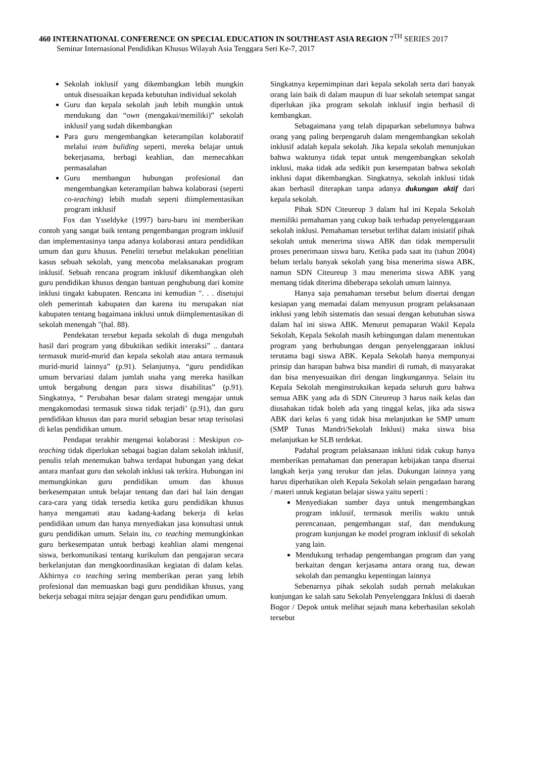460 INTERNATIONAL CONFERENCE ON SPECIAL EDUCATION IN SOUTHEAST ASIA REGION 7<sup>TH</sup> SERIES 2017
Seminar Internasional Pendidikan Khusus Wilayah Asia Tenggara Seri Ke-7, 2017
Sekolah inklusif yang dikembangkan lebih mungkin untuk disesuaikan kepada kebutuhan individual sekolah
Guru dan kepala sekolah jauh lebih mungkin untuk mendukung dan “own (mengakui/memiliki)” sekolah inklusif yang sudah dikembangkan
Para guru mengembangkan keterampilan kolaboratif melalui team buliding seperti, mereka belajar untuk bekerjasama, berbagi keahlian, dan memecahkan permasalahan
Guru membangun hubungan profesional dan mengembangkan keterampilan bahwa kolaborasi (seperti co-teaching) lebih mudah seperti diimplementasikan program inklusif
Fox dan Ysseldyke (1997) baru-baru ini memberikan contoh yang sangat baik tentang pengembangan program inklusif dan implementasinya tanpa adanya kolaborasi antara pendidikan umum dan guru khusus. Peneliti tersebut melakukan penelitian kasus sebuah sekolah, yang mencoba melaksanakan program inklusif. Sebuah rencana program inklusif dikembangkan oleh guru pendidikan khusus dengan bantuan penghubung dari komite inklusi tingakt kabupaten. Rencana ini kemudian ". . . disetujui oleh pemerintah kabupaten dan karena itu merupakan niat kabupaten tentang bagaimana inklusi untuk diimplementasikan di sekolah menengah "(hal. 88).
Pendekatan tersebut kepada sekolah di duga mengubah hasil dari program yang dibuktikan sedikit interaksi” .. dantara termasuk murid-murid dan kepala sekolah atau antara termasuk murid-murid lainnya” (p.91). Selanjutnya, “guru pendidikan umum bervariasi dalam jumlah usaha yang mereka hasilkan untuk bergabung dengan para siswa disabilitas” (p.91). Singkatnya, “ Perubahan besar dalam strategi mengajar untuk mengakomodasi termasuk siswa tidak terjadi’ (p.91), dan guru pendidikan khusus dan para murid sebagian besar tetap terisolasi di kelas pendidikan umum.
Pendapat terakhir mengenai kolaborasi : Meskipun co-teaching tidak diperlukan sebagai bagian dalam sekolah inklusif, penulis telah menemukan bahwa terdapat hubungan yang dekat antara manfaat guru dan sekolah inklusi tak terkira. Hubungan ini memungkinkan guru pendidikan umum dan khusus berkesempatan untuk belajar tentang dan dari hal lain dengan cara-cara yang tidak tersedia ketika guru pendidikan khusus hanya mengamati atau kadang-kadang bekerja di kelas pendidikan umum dan hanya menyediakan jasa konsultasi untuk guru pendidikan umum. Selain itu, co teaching memungkinkan guru berkesempatan untuk berbagi keahlian alami mengenai siswa, berkomunikasi tentang kurikulum dan pengajaran secara berkelanjutan dan mengkoordinasikan kegiatan di dalam kelas. Akhirnya co teaching sering memberikan peran yang lebih profesional dan memuaskan bagi guru pendidikan khusus, yang bekerja sebagai mitra sejajar dengan guru pendidikan umum.
Singkatnya kepemimpinan dari kepala sekolah serta dari banyak orang lain baik di dalam maupun di luar sekolah setempat sangat diperlukan jika program sekolah inklusif ingin berhasil di kembangkan.
Sebagaimana yang telah dipaparkan sebelumnya bahwa orang yang paling berpengaruh dalam mengembangkan sekolah inklusif adalah kepala sekolah. Jika kepala sekolah menunjukan bahwa waktunya tidak tepat untuk mengembangkan sekolah inklusi, maka tidak ada sedikit pun kesempatan bahwa sekolah inklusi dapat dikembangkan. Singkatnya, sekolah inklusi tidak akan berhasil diterapkan tanpa adanya dukungan aktif dari kepala sekolah.
Pihak SDN Citeureup 3 dalam hal ini Kepala Sekolah memiliki pemahaman yang cukup baik terhadap penyelenggaraan sekolah inklusi. Pemahaman tersebut terlihat dalam inisiatif pihak sekolah untuk menerima siswa ABK dan tidak mempersulit proses penerimaan siswa baru. Ketika pada saat itu (tahun 2004) belum terlalu banyak sekolah yang bisa menerima siswa ABK, namun SDN Citeureup 3 mau menerima siswa ABK yang memang tidak diterima dibeberapa sekolah umum lainnya.
Hanya saja pemahaman tersebut belum disertai dengan kesiapan yang memadai dalam menyusun program pelaksanaan inklusi yang lebih sistematis dan sesuai dengan kebutuhan siswa dalam hal ini siswa ABK. Menurut pemaparan Wakil Kepala Sekolah, Kepala Sekolah masih kebingungan dalam menentukan program yang berhubungan dengan penyelenggaraan inklusi terutama bagi siswa ABK. Kepala Sekolah hanya mempunyai prinsip dan harapan bahwa bisa mandiri di rumah, di masyarakat dan bisa menyesuaikan diri dengan lingkungannya. Selain itu Kepala Sekolah menginstruksikan kepada seluruh guru bahwa semua ABK yang ada di SDN Citeureup 3 harus naik kelas dan diusahakan tidak boleh ada yang tinggal kelas, jika ada siswa ABK dari kelas 6 yang tidak bisa melanjutkan ke SMP umum (SMP Tunas Mandri/Sekolah Inklusi) maka siswa bisa melanjutkan ke SLB terdekat.
Padahal program pelaksanaan inklusi tidak cukup hanya memberikan pemahaman dan penerapan kebijakan tanpa disertai langkah kerja yang terukur dan jelas. Dukungan lainnya yang harus diperhatikan oleh Kepala Sekolah selain pengadaan barang / materi untuk kegiatan belajar siswa yaitu seperti :
Menyediakan sumber daya untuk mengembangkan program inklusif, termasuk merilis waktu untuk perencanaan, pengembangan staf, dan mendukung program kunjungan ke model program inklusif di sekolah yang lain.
Mendukung terhadap pengembangan program dan yang berkaitan dengan kerjasama antara orang tua, dewan sekolah dan pemangku kepentingan lainnya
Sebenarnya pihak sekolah sudah pernah melakukan kunjungan ke salah satu Sekolah Penyelenggara Inklusi di daerah Bogor / Depok untuk melihat sejauh mana keberhasilan sekolah tersebut